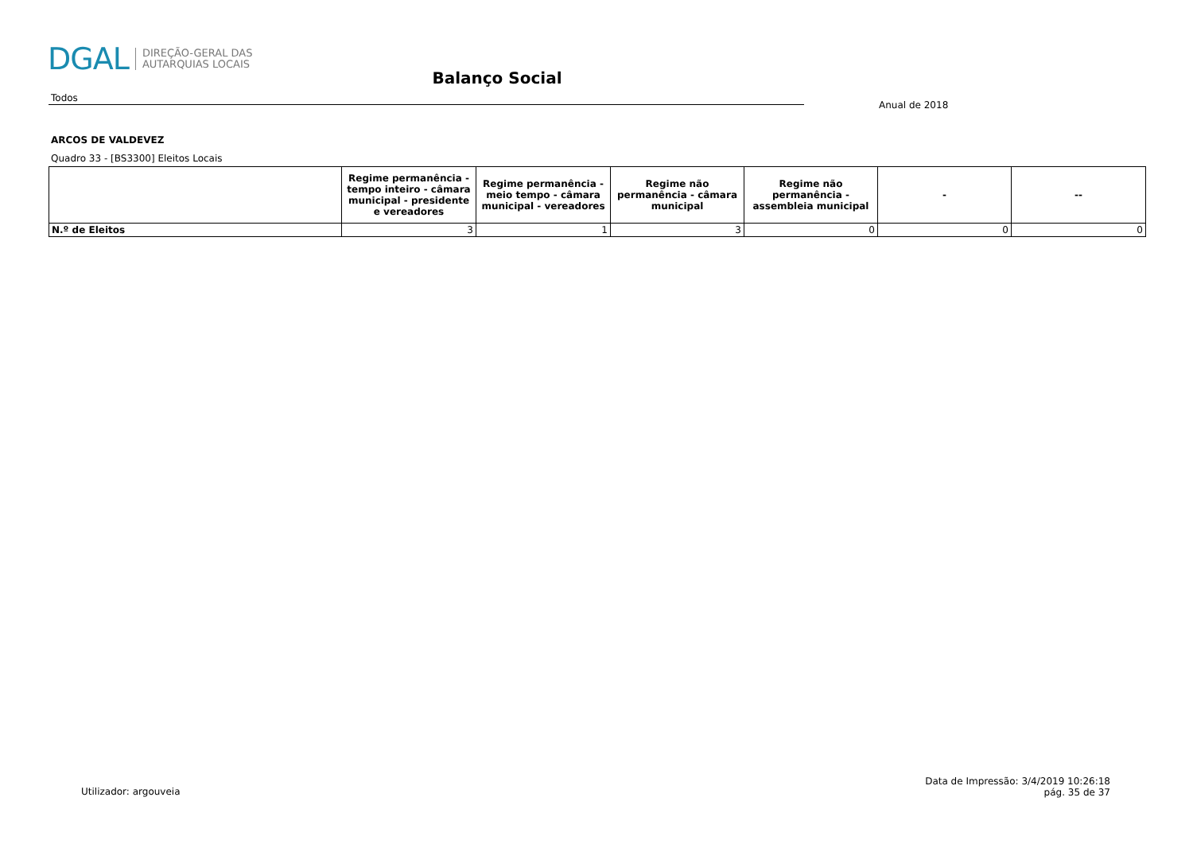DGAL DIREÇÃO-GERAL DAS
AUTARQUIAS LOCAIS
Balanço Social
Todos
Anual de 2018
ARCOS DE VALDEVEZ
Quadro 33 - [BS3300] Eleitos Locais
| | Regime permanência - tempo inteiro - câmara municipal - presidente e vereadores | Regime permanência - meio tempo - câmara municipal - vereadores | Regime não permanência - câmara municipal | Regime não permanência - assembleia municipal | - | -- |
| --- | --- | --- | --- | --- | --- | --- |
| N.º de Eleitos | 3 | 1 | 3 | 0 | 0 | 0 |
Utilizador: argouveia
Data de Impressão: 3/4/2019 10:26:18
pág. 35 de 37